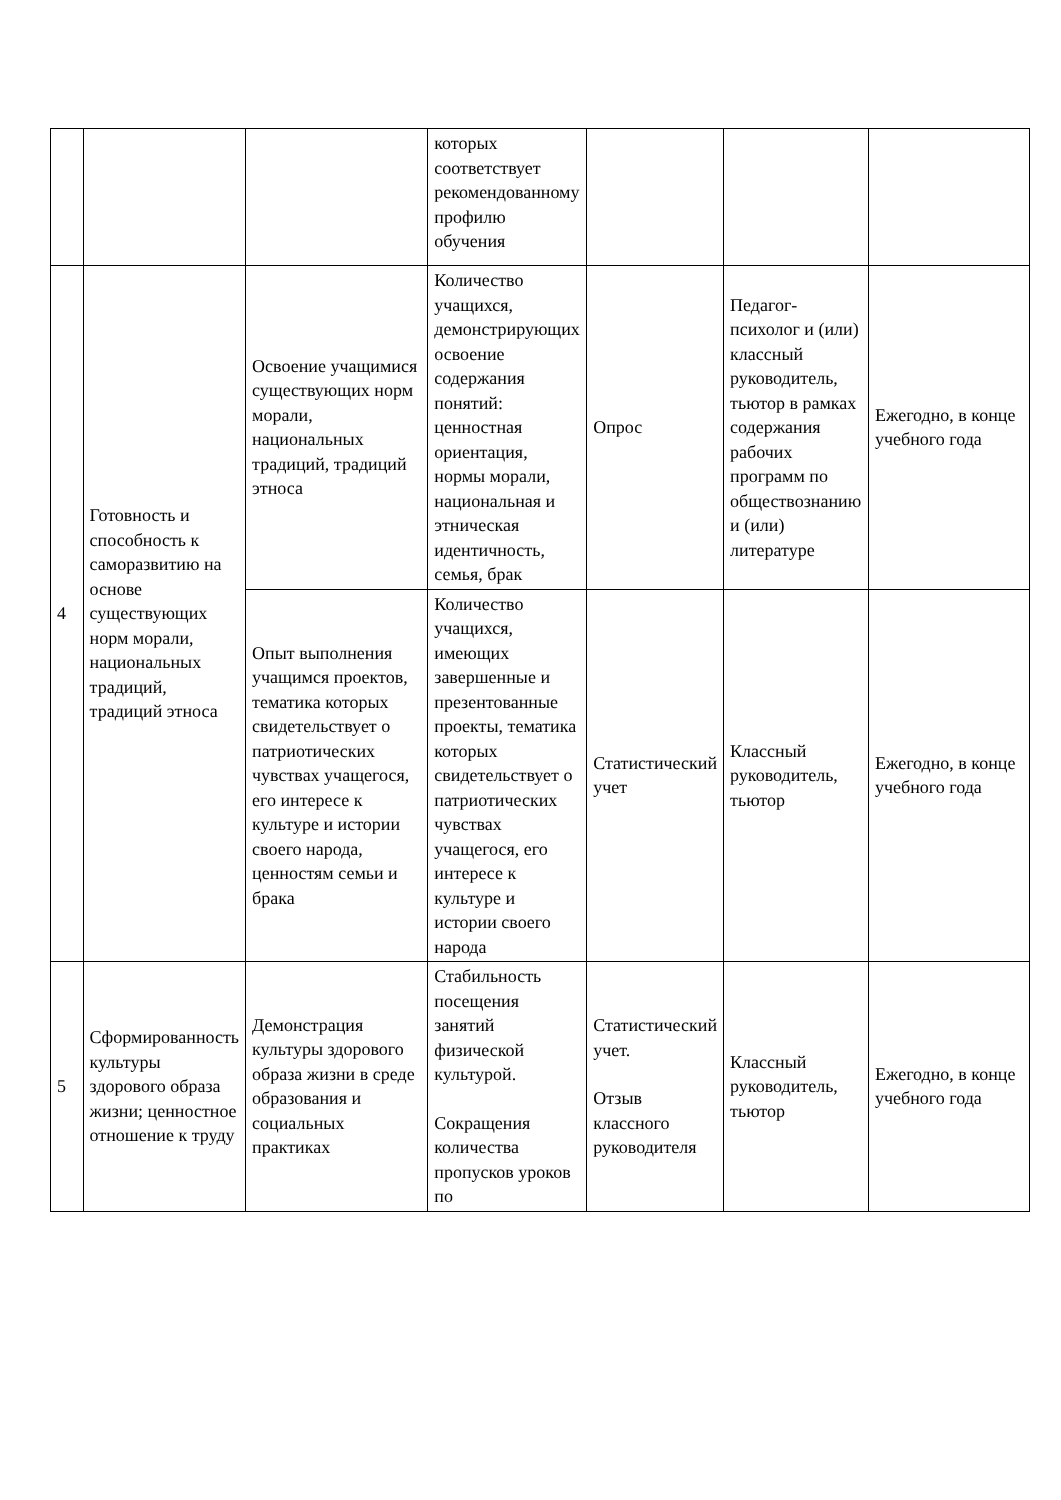| | | | которых соответствует рекомендованному профилю обучения | | | |
| 4 | Готовность и способность к саморазвитию на основе существующих норм морали, национальных традиций, традиций этноса | Освоение учащимися существующих норм морали, национальных традиций, традиций этноса | Количество учащихся, демонстрирующих освоение содержания понятий: ценностная ориентация, нормы морали, национальная и этническая идентичность, семья, брак | Опрос | Педагог-психолог и (или) классный руководитель, тьютор в рамках содержания рабочих программ по обществознанию и (или) литературе | Ежегодно, в конце учебного года |
| | | Опыт выполнения учащимся проектов, тематика которых свидетельствует о патриотических чувствах учащегося, его интересе к культуре и истории своего народа, ценностям семьи и брака | Количество учащихся, имеющих завершенные и презентованные проекты, тематика которых свидетельствует о патриотических чувствах учащегося, его интересе к культуре и истории своего народа | Статистический учет | Классный руководитель, тьютор | Ежегодно, в конце учебного года |
| 5 | Сформированность культуры здорового образа жизни; ценностное отношение к труду | Демонстрация культуры здорового образа жизни в среде образования и социальных практиках | Стабильность посещения занятий физической культурой. Сокращения количества пропусков уроков по | Статистический учет. Отзыв классного руководителя | Классный руководитель, тьютор | Ежегодно, в конце учебного года |